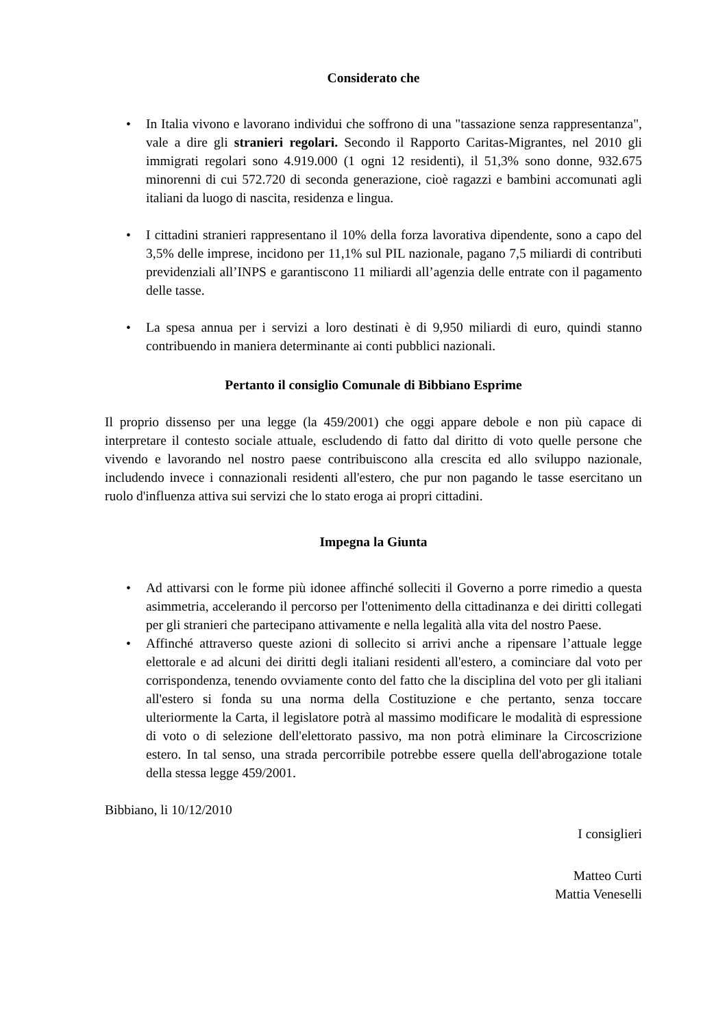Considerato che
• In Italia vivono e lavorano individui che soffrono di una "tassazione senza rappresentanza", vale a dire gli stranieri regolari. Secondo il Rapporto Caritas-Migrantes, nel 2010 gli immigrati regolari sono 4.919.000 (1 ogni 12 residenti), il 51,3% sono donne, 932.675 minorenni di cui 572.720 di seconda generazione, cioè ragazzi e bambini accomunati agli italiani da luogo di nascita, residenza e lingua.
• I cittadini stranieri rappresentano il 10% della forza lavorativa dipendente, sono a capo del 3,5% delle imprese, incidono per 11,1% sul PIL nazionale, pagano 7,5 miliardi di contributi previdenziali all’INPS e garantiscono 11 miliardi all’agenzia delle entrate con il pagamento delle tasse.
• La spesa annua per i servizi a loro destinati è di 9,950 miliardi di euro, quindi stanno contribuendo in maniera determinante ai conti pubblici nazionali.
Pertanto il consiglio Comunale di Bibbiano Esprime
Il proprio dissenso per una legge (la 459/2001) che oggi appare debole e non più capace di interpretare il contesto sociale attuale, escludendo di fatto dal diritto di voto quelle persone che vivendo e lavorando nel nostro paese contribuiscono alla crescita ed allo sviluppo nazionale, includendo invece i connazionali residenti all'estero, che pur non pagando le tasse esercitano un ruolo d'influenza attiva sui servizi che lo stato eroga ai propri cittadini.
Impegna la Giunta
• Ad attivarsi con le forme più idonee affinché solleciti il Governo a porre rimedio a questa asimmetria, accelerando il percorso per l'ottenimento della cittadinanza e dei diritti collegati per gli stranieri che partecipano attivamente e nella legalità alla vita del nostro Paese.
• Affinché attraverso queste azioni di sollecito si arrivi anche a ripensare l’attuale legge elettorale e ad alcuni dei diritti degli italiani residenti all'estero, a cominciare dal voto per corrispondenza, tenendo ovviamente conto del fatto che la disciplina del voto per gli italiani all'estero si fonda su una norma della Costituzione e che pertanto, senza toccare ulteriormente la Carta, il legislatore potrà al massimo modificare le modalità di espressione di voto o di selezione dell'elettorato passivo, ma non potrà eliminare la Circoscrizione estero. In tal senso, una strada percorribile potrebbe essere quella dell'abrogazione totale della stessa legge 459/2001.
Bibbiano, li 10/12/2010
I consiglieri
Matteo Curti
Mattia Veneselli